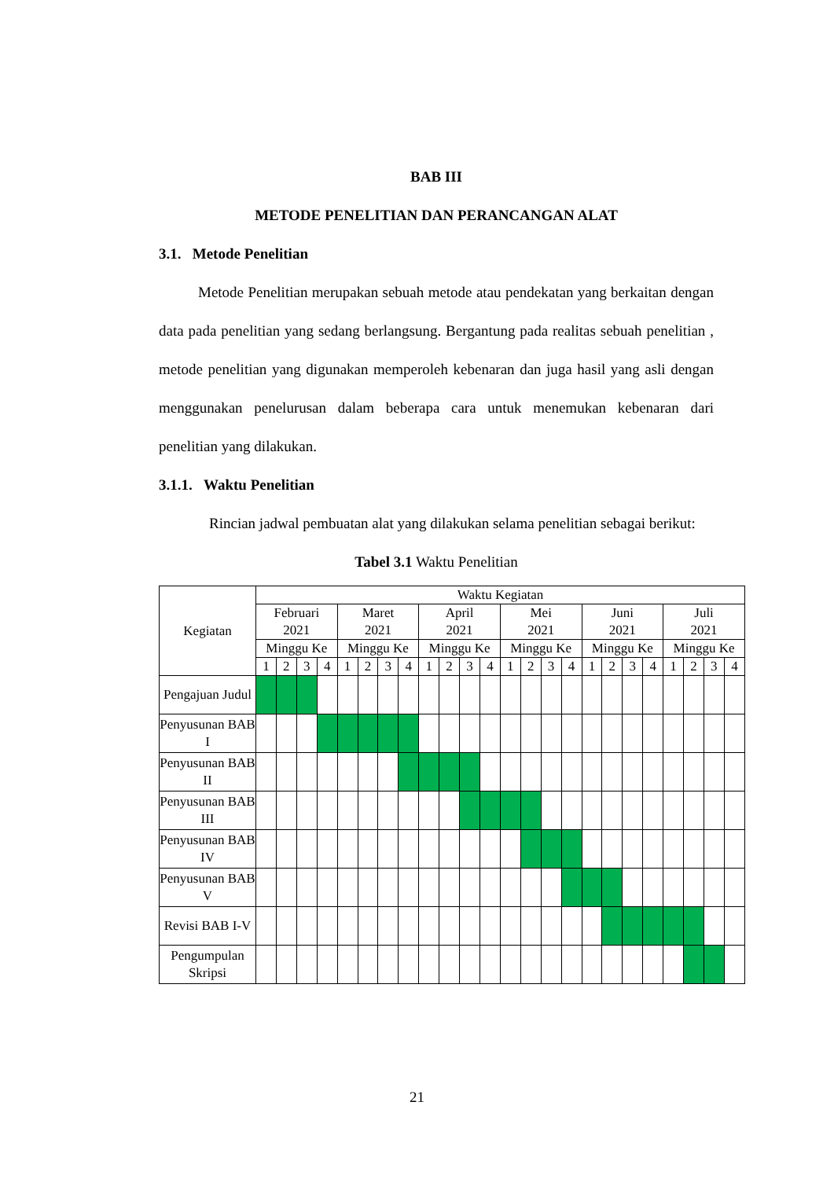BAB III
METODE PENELITIAN DAN PERANCANGAN ALAT
3.1. Metode Penelitian
Metode Penelitian merupakan sebuah metode atau pendekatan yang berkaitan dengan data pada penelitian yang sedang berlangsung. Bergantung pada realitas sebuah penelitian , metode penelitian yang digunakan memperoleh kebenaran dan juga hasil yang asli dengan menggunakan penelurusan dalam beberapa cara untuk menemukan kebenaran dari penelitian yang dilakukan.
3.1.1. Waktu Penelitian
Rincian jadwal pembuatan alat yang dilakukan selama penelitian sebagai berikut:
Tabel 3.1 Waktu Penelitian
| Kegiatan | Waktu Kegiatan | | | | | | | | | | | | | | | | | | | | | | | |
| --- | --- | --- | --- | --- | --- | --- | --- | --- | --- | --- | --- | --- | --- | --- | --- | --- | --- | --- | --- | --- | --- | --- | --- | --- |
| | Februari 2021 | | | | Maret 2021 | | | | April 2021 | | | | Mei 2021 | | | | Juni 2021 | | | | Juli 2021 | | | |
| | Minggu Ke | | | | Minggu Ke | | | | Minggu Ke | | | | Minggu Ke | | | | Minggu Ke | | | | Minggu Ke | | | |
| | 1 | 2 | 3 | 4 | 1 | 2 | 3 | 4 | 1 | 2 | 3 | 4 | 1 | 2 | 3 | 4 | 1 | 2 | 3 | 4 | 1 | 2 | 3 | 4 |
| Pengajuan Judul | | | | | | | | | | | | | | | | | | | | | | | | |
| Penyusunan BAB I | | | | | | | | | | | | | | | | | | | | | | | | |
| Penyusunan BAB II | | | | | | | | | | | | | | | | | | | | | | | | |
| Penyusunan BAB III | | | | | | | | | | | | | | | | | | | | | | | | |
| Penyusunan BAB IV | | | | | | | | | | | | | | | | | | | | | | | | |
| Penyusunan BAB V | | | | | | | | | | | | | | | | | | | | | | | | |
| Revisi BAB I-V | | | | | | | | | | | | | | | | | | | | | | | | |
| Pengumpulan Skripsi | | | | | | | | | | | | | | | | | | | | | | | | |
21